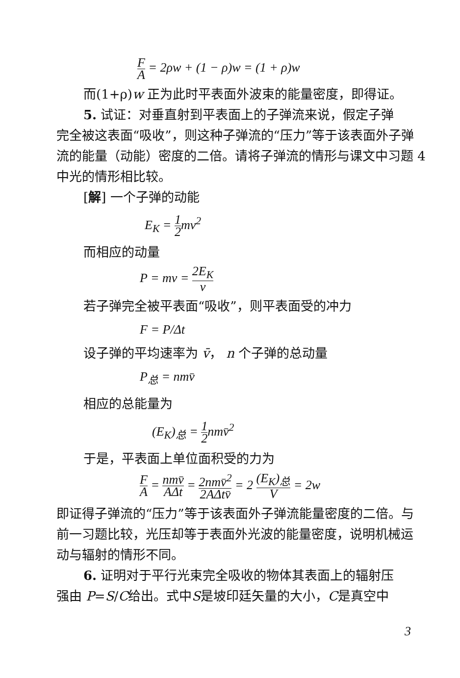F A = 2ρw + (1 − ρ)w = (1 + ρ)w
而(1+ρ)w 正为此时平表面外波束的能量密度，即得证。
5. 试证：对垂直射到平表面上的子弹流来说，假定子弹
完全被这表面“吸收”，则这种子弹流的“压力”等于该表面外子弹流的能量（动能）密度的二倍。请将子弹流的情形与课文中习题 4 中光的情形相比较。
[解] 一个子弹的动能
E<sub>K</sub> = 1 2mv<sup>2</sup>
而相应的动量
P = mv = 2E<sub>K</sub> v
若子弹完全被平表面“吸收”，则平表面受的冲力
F = P/Δt
设子弹的平均速率为 v̄， n 个子弹的总动量
P<sub>总</sub> = nmv̄
相应的总能量为
(E<sub>K</sub>)<sub>总</sub> = 1 2nmv̄<sup>2</sup>
于是，平表面上单位面积受的力为
F A = nmv̄ AΔt = 2nmv̄<sup>2</sup> 2AΔtv̄ = 2 (E<sub>K</sub>)<sub>总</sub> V = 2w
即证得子弹流的“压力”等于该表面外子弹流能量密度的二倍。与前一习题比较，光压却等于表面外光波的能量密度，说明机械运动与辐射的情形不同。
6. 证明对于平行光束完全吸收的物体其表面上的辐射压
强由 P=S/C给出。式中S是坡印廷矢量的大小，C是真空中
3